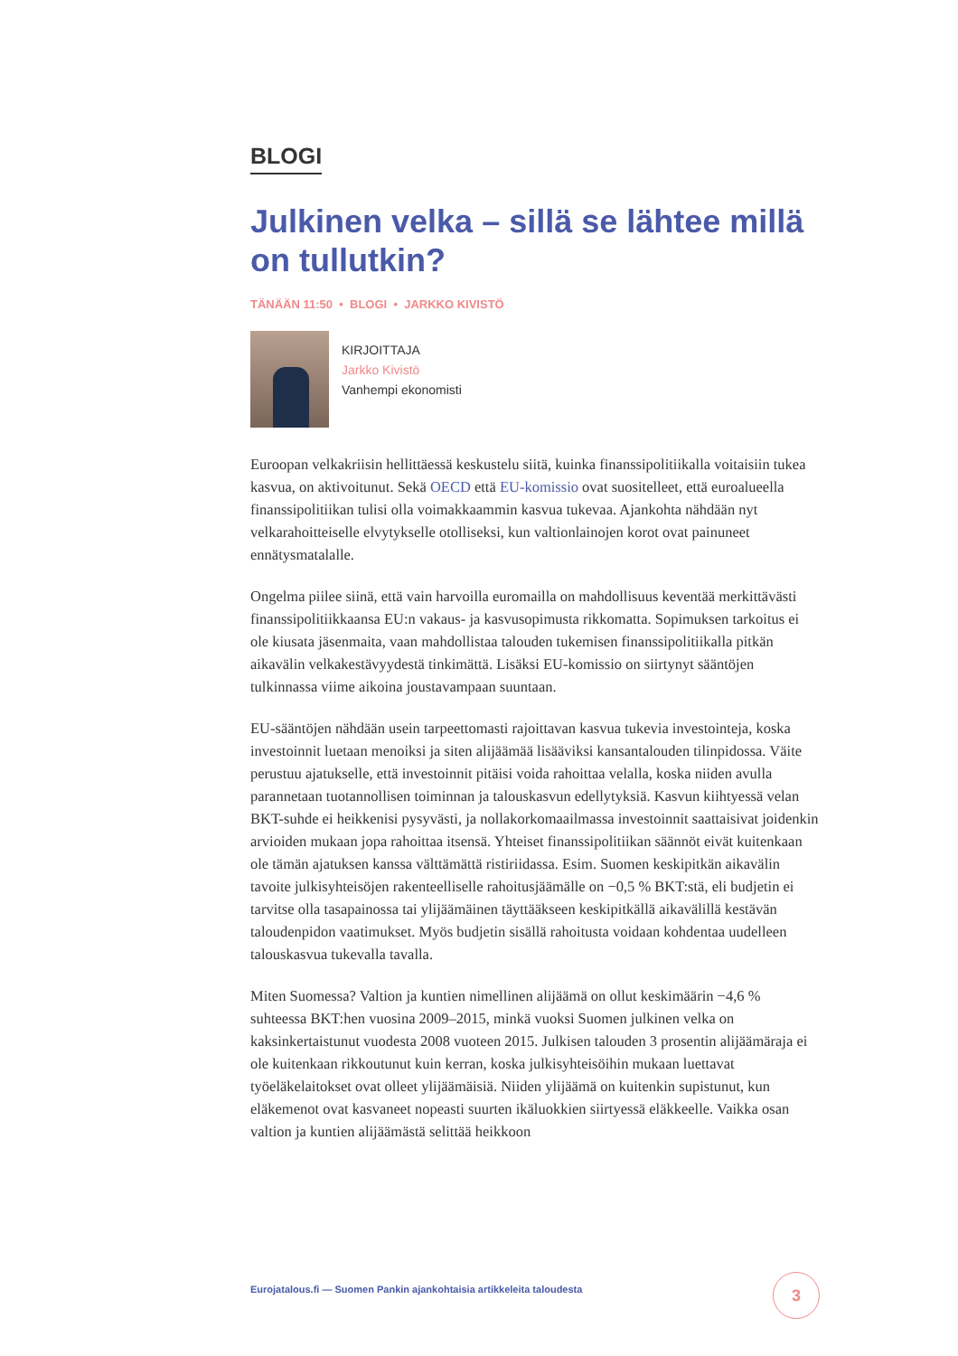BLOGI
Julkinen velka – sillä se lähtee millä on tullutkin?
TÄNÄÄN 11:50 • BLOGI • JARKKO KIVISTÖ
KIRJOITTAJA
Jarkko Kivistö
Vanhempi ekonomisti
Euroopan velkakriisin hellittäessä keskustelu siitä, kuinka finanssipolitiikalla voitaisiin tukea kasvua, on aktivoitunut. Sekä OECD että EU-komissio ovat suositelleet, että euroalueella finanssipolitiikan tulisi olla voimakkaammin kasvua tukevaa. Ajankohta nähdään nyt velkarahoitteiselle elvytykselle otolliseksi, kun valtionlainojen korot ovat painuneet ennätysmatalalle.
Ongelma piilee siinä, että vain harvoilla euromailla on mahdollisuus keventää merkittävästi finanssipolitiikkaansa EU:n vakaus- ja kasvusopimusta rikkomatta. Sopimuksen tarkoitus ei ole kiusata jäsenmaita, vaan mahdollistaa talouden tukemisen finanssipolitiikalla pitkän aikavälin velkakestävyydestä tinkimättä. Lisäksi EU-komissio on siirtynyt sääntöjen tulkinnassa viime aikoina joustavampaan suuntaan.
EU-sääntöjen nähdään usein tarpeettomasti rajoittavan kasvua tukevia investointeja, koska investoinnit luetaan menoiksi ja siten alijäämää lisääviksi kansantalouden tilinpidossa. Väite perustuu ajatukselle, että investoinnit pitäisi voida rahoittaa velalla, koska niiden avulla parannetaan tuotannollisen toiminnan ja talouskasvun edellytyksiä. Kasvun kiihtyessä velan BKT-suhde ei heikkenisi pysyvästi, ja nollakorkomaailmassa investoinnit saattaisivat joidenkin arvioiden mukaan jopa rahoittaa itsensä. Yhteiset finanssipolitiikan säännöt eivät kuitenkaan ole tämän ajatuksen kanssa välttämättä ristiriidassa. Esim. Suomen keskipitkän aikavälin tavoite julkisyhteisöjen rakenteelliselle rahoitusjäämälle on −0,5 % BKT:stä, eli budjetin ei tarvitse olla tasapainossa tai ylijäämäinen täyttääkseen keskipitkällä aikavälillä kestävän taloudenpidon vaatimukset. Myös budjetin sisällä rahoitusta voidaan kohdentaa uudelleen talouskasvua tukevalla tavalla.
Miten Suomessa? Valtion ja kuntien nimellinen alijäämä on ollut keskimäärin −4,6 % suhteessa BKT:hen vuosina 2009–2015, minkä vuoksi Suomen julkinen velka on kaksinkertaistunut vuodesta 2008 vuoteen 2015. Julkisen talouden 3 prosentin alijäämäraja ei ole kuitenkaan rikkoutunut kuin kerran, koska julkisyhteisöihin mukaan luettavat työeläkelaitokset ovat olleet ylijäämäisiä. Niiden ylijäämä on kuitenkin supistunut, kun eläkemenot ovat kasvaneet nopeasti suurten ikäluokkien siirtyessä eläkkeelle. Vaikka osan valtion ja kuntien alijäämästä selittää heikkoon
Eurojatalous.fi — Suomen Pankin ajankohtaisia artikkeleita taloudesta
3